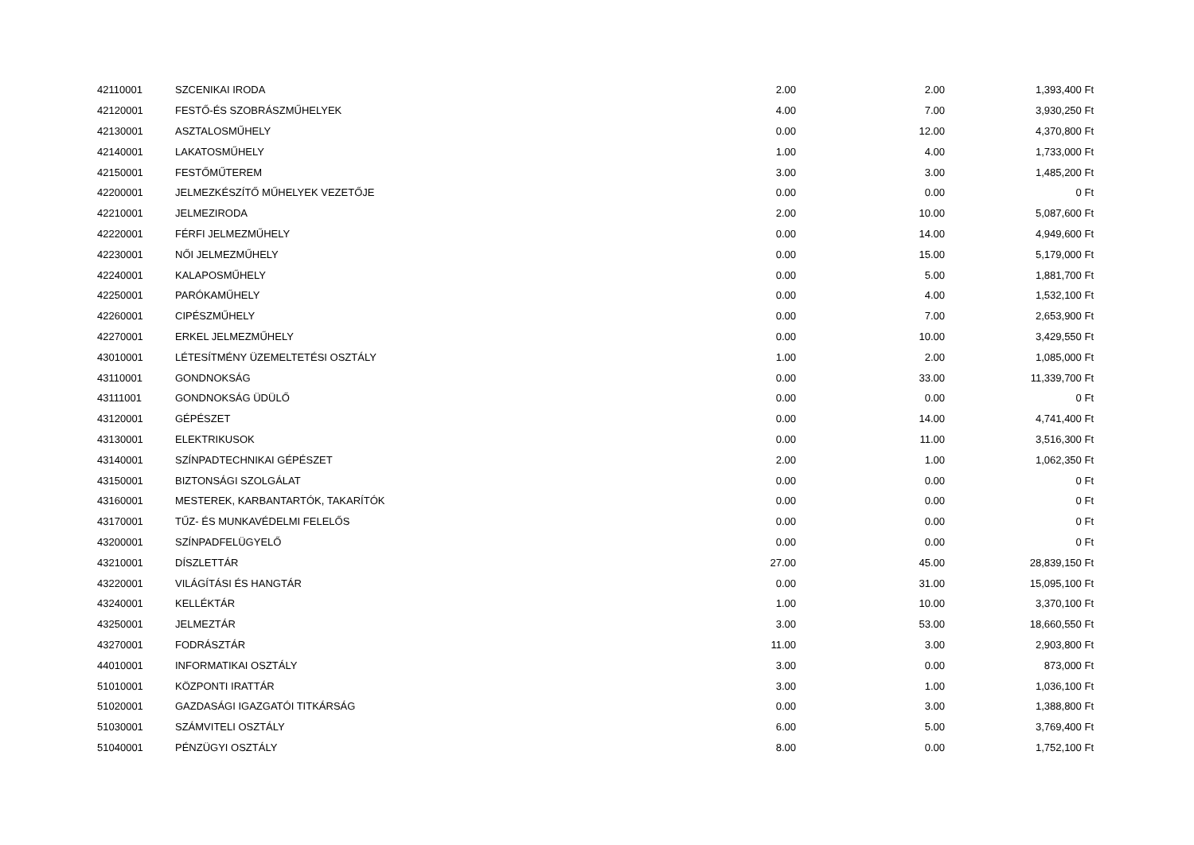| 42110001 | SZCENIKAI IRODA | 2.00 | 2.00 | 1,393,400 Ft |
| 42120001 | FESTŐ-ÉS SZOBRÁSZMŰHELYEK | 4.00 | 7.00 | 3,930,250 Ft |
| 42130001 | ASZTALOSMŰHELY | 0.00 | 12.00 | 4,370,800 Ft |
| 42140001 | LAKATOSMŰHELY | 1.00 | 4.00 | 1,733,000 Ft |
| 42150001 | FESTŐMŰTEREM | 3.00 | 3.00 | 1,485,200 Ft |
| 42200001 | JELMEZKÉSZÍTŐ MŰHELYEK VEZETŐJE | 0.00 | 0.00 | 0 Ft |
| 42210001 | JELMEZIRODA | 2.00 | 10.00 | 5,087,600 Ft |
| 42220001 | FÉRFI JELMEZMŰHELY | 0.00 | 14.00 | 4,949,600 Ft |
| 42230001 | NŐI JELMEZMŰHELY | 0.00 | 15.00 | 5,179,000 Ft |
| 42240001 | KALAPOSMŰHELY | 0.00 | 5.00 | 1,881,700 Ft |
| 42250001 | PARÓKAMŰHELY | 0.00 | 4.00 | 1,532,100 Ft |
| 42260001 | CIPÉSZMŰHELY | 0.00 | 7.00 | 2,653,900 Ft |
| 42270001 | ERKEL JELMEZMŰHELY | 0.00 | 10.00 | 3,429,550 Ft |
| 43010001 | LÉTESÍTMÉNY ÜZEMELTETÉSI OSZTÁLY | 1.00 | 2.00 | 1,085,000 Ft |
| 43110001 | GONDNOKSÁG | 0.00 | 33.00 | 11,339,700 Ft |
| 43111001 | GONDNOKSÁG ÜDÜLŐ | 0.00 | 0.00 | 0 Ft |
| 43120001 | GÉPÉSZET | 0.00 | 14.00 | 4,741,400 Ft |
| 43130001 | ELEKTRIKUSOK | 0.00 | 11.00 | 3,516,300 Ft |
| 43140001 | SZÍNPADTECHNIKAI GÉPÉSZET | 2.00 | 1.00 | 1,062,350 Ft |
| 43150001 | BIZTONSÁGI SZOLGÁLAT | 0.00 | 0.00 | 0 Ft |
| 43160001 | MESTEREK, KARBANTARTÓK, TAKARÍTÓK | 0.00 | 0.00 | 0 Ft |
| 43170001 | TŰZ- ÉS MUNKAVÉDELMI FELELŐS | 0.00 | 0.00 | 0 Ft |
| 43200001 | SZÍNPADFELÜGYELŐ | 0.00 | 0.00 | 0 Ft |
| 43210001 | DÍSZLETTÁR | 27.00 | 45.00 | 28,839,150 Ft |
| 43220001 | VILÁGÍTÁSI ÉS HANGTÁR | 0.00 | 31.00 | 15,095,100 Ft |
| 43240001 | KELLÉKTÁR | 1.00 | 10.00 | 3,370,100 Ft |
| 43250001 | JELMEZTÁR | 3.00 | 53.00 | 18,660,550 Ft |
| 43270001 | FODRÁSZTÁR | 11.00 | 3.00 | 2,903,800 Ft |
| 44010001 | INFORMATIKAI OSZTÁLY | 3.00 | 0.00 | 873,000 Ft |
| 51010001 | KÖZPONTI IRATTÁR | 3.00 | 1.00 | 1,036,100 Ft |
| 51020001 | GAZDASÁGI IGAZGATÓI TITKÁRSÁG | 0.00 | 3.00 | 1,388,800 Ft |
| 51030001 | SZÁMVITELI OSZTÁLY | 6.00 | 5.00 | 3,769,400 Ft |
| 51040001 | PÉNZÜGYI OSZTÁLY | 8.00 | 0.00 | 1,752,100 Ft |